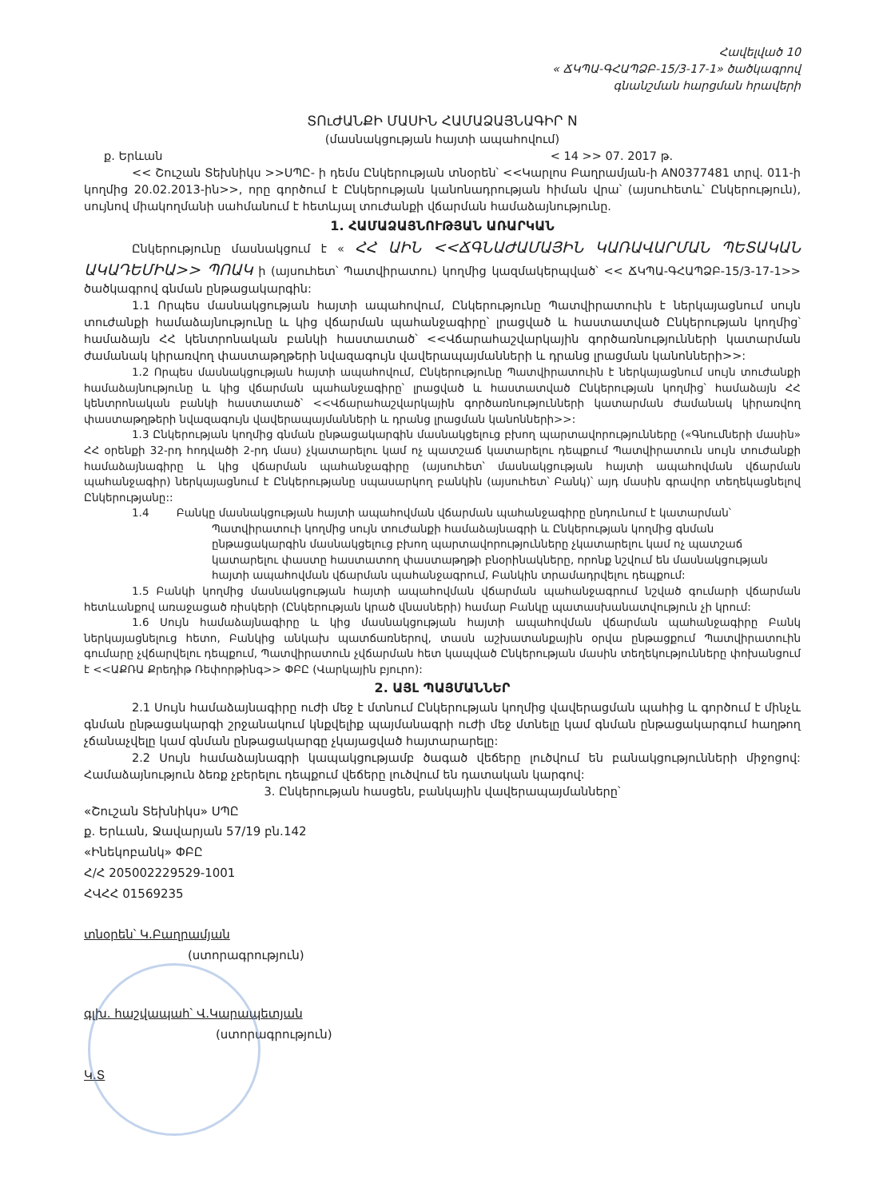Հավելված 10
« ՃԿՊԱ-ԳՀԱՊՁԲ-15/3-17-1» ծածկագրով
գնանշման հարցման հրավերի
ՏՈւԺԱՆՔԻ ՄԱՍԻՆ ՀԱՄԱՁԱՅՆԱԳԻՐ N
(մասնակցության հայտի ապահովում)
ք. Երևան < 14 >> 07. 2017 թ.
<< Շուշան Տեխնիկս >>ՍՊԸ- ի դեմս Ընկերության տնօրեն՝ <<Կարլոս Բաղրամյան-ի AN0377481 տրվ. 011-ի կողմից 20.02.2013-ին>>, որը գործում է Ընկերության կանոնադրության հիման վրա՝ (այսուհետև՝ Ընկերություն), սույնով միակողմանի սահմանում է հետևյալ տուժանքի վճարման համաձայնությունը.
1. ՀԱՄԱՁԱՅՆՈՒԹՅԱՆ ԱՌԱՐԿԱՆ
Ընկերությունը մասնակցում է « ՀՀ ԱԻՆ <<ՃԳՆԱԺԱՄԱՅԻՆ ԿԱՌԱՎԱՐՄԱՆ ՊԵՏԱԿԱՆ ԱԿԱԴԵՄԻԱ>> ՊՈԱԿ ի (այսուհետ՝ Պատվիրատու) կողմից կազմակերպված՝ << ՃԿՊԱ-ԳՀԱՊՁԲ-15/3-17-1>> ծածկագրով գնման ընթացակարգին:
1.1 Որպես մասնակցության հայտի ապահովում, Ընկերությունը Պատվիրատուին է ներկայացնում սույն տուժանքի համաձայնությունը և կից վճարման պահանջագիրը՝ լրացված և հաստատված Ընկերության կողմից՝ համաձայն ՀՀ կենտրոնական բանկի հաստատած՝ <<Վճարահաշվարկային գործառնությունների կատարման ժամանակ կիրառվող փաստաթղթերի նվազագույն վավերապայմանների և դրանց լրացման կանոնների>>:
1.2 Որպես մասնակցության հայտի ապահովում, Ընկերությունը Պատվիրատուին է ներկայացնում սույն տուժանքի համաձայնությունը և կից վճարման պահանջագիրը՝ լրացված և հաստատված Ընկերության կողմից՝ համաձայն ՀՀ կենտրոնական բանկի հաստատած՝ <<Վճարահաշվարկային գործառնությունների կատարման ժամանակ կիրառվող փաստաթղթերի նվազագույն վավերապայմանների և դրանց լրացման կանոնների>>:
1.3 Ընկերության կողմից գնման ընթացակարգին մասնակցելուց բխող պարտավորությունները («Գնումների մասին» ՀՀ օրենքի 32-րդ հոդվածի 2-րդ մաս) չկատարելու կամ ոչ պատշաճ կատարելու դեպքում Պատվիրատուն սույն տուժանքի համաձայնագիրը և կից վճարման պահանջագիրը (այսուհետ՝ մասնակցության հայտի ապահովման վճարման պահանջագիր) ներկայացնում է Ընկերությանը սպասարկող բանկին (այսուհետ՝ Բանկ)՝ այդ մասին գրավոր տեղեկացնելով Ընկերությանը::
1.4 Բանկը մասնակցության հայտի ապահովման վճարման պահանջագիրը ընդունում է կատարման՝
Պատվիրատուի կողմից սույն տուժանքի համաձայնագրի և Ընկերության կողմից գնման ընթացակարգին մասնակցելուց բխող պարտավորությունները չկատարելու կամ ոչ պատշաճ կատարելու փաստը հաստատող փաստաթղթի բնօրինակները, որոնք նշվում են մասնակցության հայտի ապահովման վճարման պահանջագրում, Բանկին տրամադրվելու դեպքում:
1.5 Բանկի կողմից մասնակցության հայտի ապահովման վճարման պահանջագրում նշված գումարի վճարման հետևանքով առաջացած ռիսկերի (Ընկերության կրած վնասների) համար Բանկը պատասխանատվություն չի կրում:
1.6 Սույն համաձայնագիրը և կից մասնակցության հայտի ապահովման վճարման պահանջագիրը Բանկ ներկայացնելուց հետո, Բանկից անկախ պատճառներով, տասն աշխատանքային օրվա ընթացքում Պատվիրատուին գումարը չվճարվելու դեպքում, Պատվիրատուն չվճարման հետ կապված Ընկերության մասին տեղեկությունները փոխանցում է <<ԱՔՌԱ Քրեդիթ Ռեփորթինգ>> ՓԲԸ (Վարկային բյուրո):
2. ԱՅԼ ՊԱՅՄԱՆՆԵՐ
2.1 Սույն համաձայնագիրը ուժի մեջ է մտնում Ընկերության կողմից վավերացման պահից և գործում է մինչև գնման ընթացակարգի շրջանակում կնքվելիք պայմանագրի ուժի մեջ մտնելը կամ գնման ընթացակարգում հաղթող չճանաչվելը կամ գնման ընթացակարգը չկայացված հայտարարելը:
2.2 Սույն համաձայնագրի կապակցությամբ ծագած վեճերը լուծվում են բանակցությունների միջոցով: Համաձայնություն ձեռք չբերելու դեպքում վեճերը լուծվում են դատական կարգով:
3. Ընկերության հասցեն, բանկային վավերապայմանները՝
«Շուշան Տեխնիկս» ՍՊԸ
ք. Երևան, Ջավարյան 57/19 բն.142
«Ինեկոբանկ» ՓԲԸ
Հ/Հ 205002229529-1001
ՀՎՀՀ 01569235
տնօրեն՝ Կ.Բաղրամյան
(ստորագրություն)
գլխ. հաշվապահ՝ Վ.Կարապետյան
(ստորագրություն)
Կ.Տ